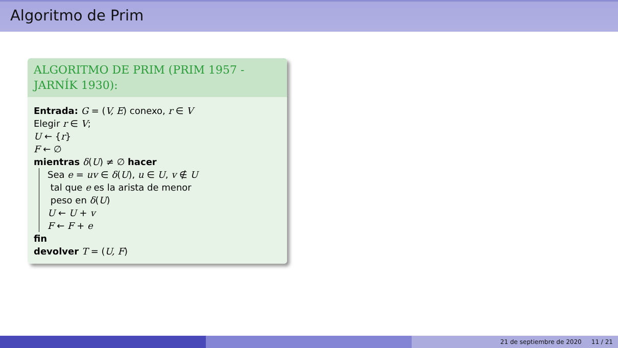Algoritmo de Prim
ALGORITMO DE PRIM (PRIM 1957 - JARNÍK 1930):
Entrada: G = (V, E) conexo, r ∈ V
Elegir r ∈ V;
U ← {r}
F ← ∅
mientras δ(U) ≠ ∅ hacer
Sea e = uv ∈ δ(U), u ∈ U, v ∉ U
tal que e es la arista de menor
peso en δ(U)
U ← U + v
F ← F + e
fin
devolver T = (U, F)
21 de septiembre de 2020 11 / 21